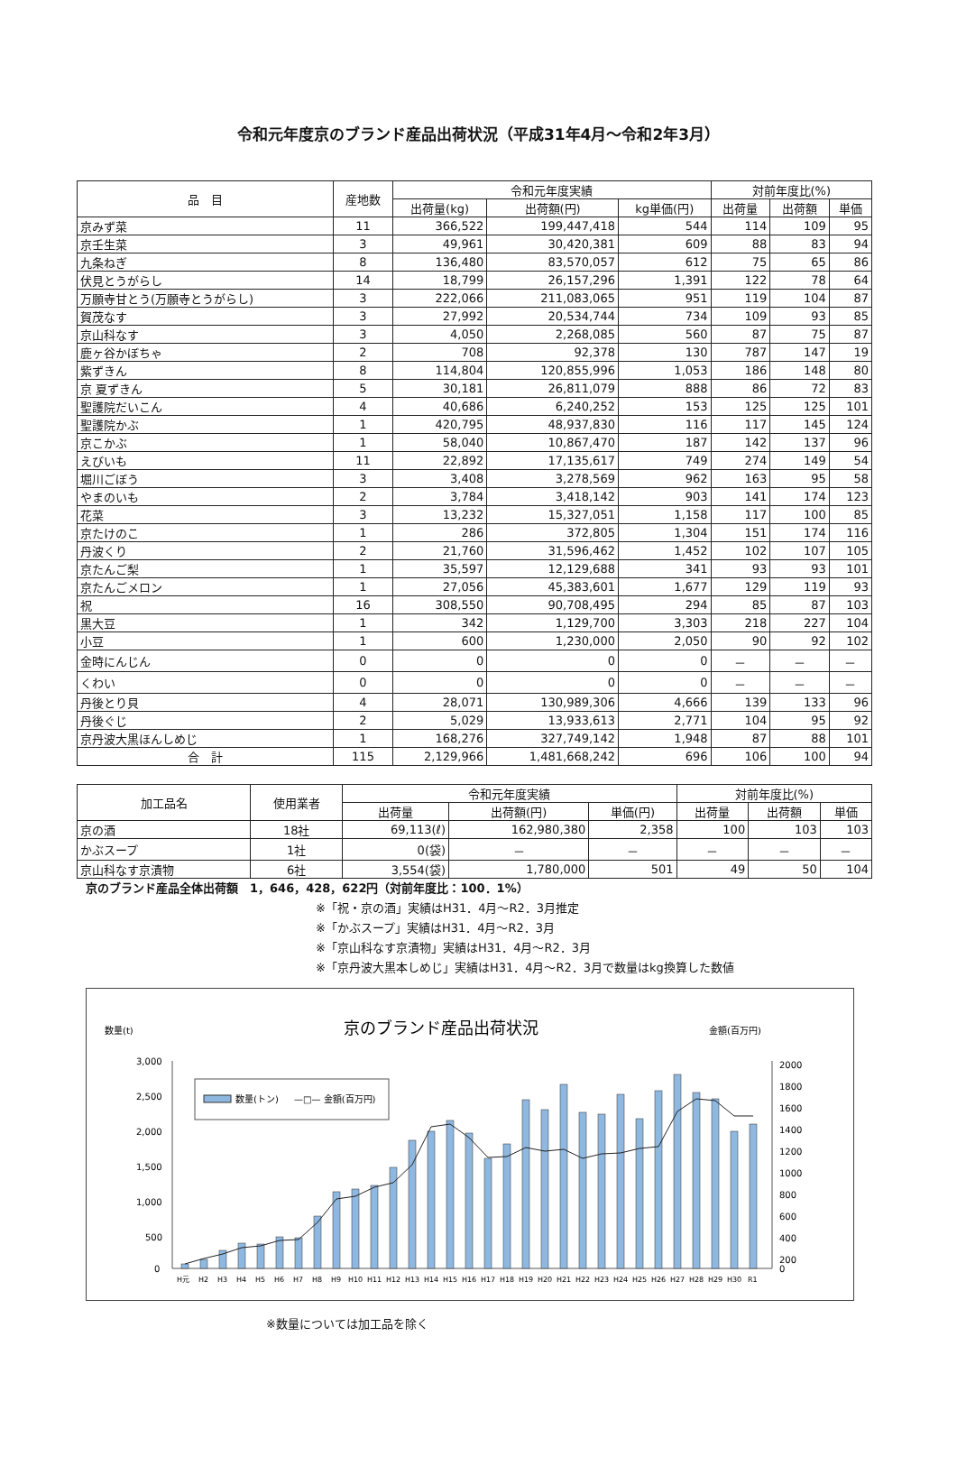令和元年度京のブランド産品出荷状況（平成31年4月～令和2年3月）
| 品 目 | 産地数 | 令和元年度実績 | | | 対前年度比(%) | | |
| --- | --- | --- | --- | --- | --- | --- | --- |
| | | 出荷量(kg) | 出荷額(円) | kg単価(円) | 出荷量 | 出荷額 | 単価 |
| 京みず菜 | 11 | 366,522 | 199,447,418 | 544 | 114 | 109 | 95 |
| 京壬生菜 | 3 | 49,961 | 30,420,381 | 609 | 88 | 83 | 94 |
| 九条ねぎ | 8 | 136,480 | 83,570,057 | 612 | 75 | 65 | 86 |
| 伏見とうがらし | 14 | 18,799 | 26,157,296 | 1,391 | 122 | 78 | 64 |
| 万願寺甘とう(万願寺とうがらし) | 3 | 222,066 | 211,083,065 | 951 | 119 | 104 | 87 |
| 賀茂なす | 3 | 27,992 | 20,534,744 | 734 | 109 | 93 | 85 |
| 京山科なす | 3 | 4,050 | 2,268,085 | 560 | 87 | 75 | 87 |
| 鹿ヶ谷かぼちゃ | 2 | 708 | 92,378 | 130 | 787 | 147 | 19 |
| 紫ずきん | 8 | 114,804 | 120,855,996 | 1,053 | 186 | 148 | 80 |
| 京 夏ずきん | 5 | 30,181 | 26,811,079 | 888 | 86 | 72 | 83 |
| 聖護院だいこん | 4 | 40,686 | 6,240,252 | 153 | 125 | 125 | 101 |
| 聖護院かぶ | 1 | 420,795 | 48,937,830 | 116 | 117 | 145 | 124 |
| 京こかぶ | 1 | 58,040 | 10,867,470 | 187 | 142 | 137 | 96 |
| えびいも | 11 | 22,892 | 17,135,617 | 749 | 274 | 149 | 54 |
| 堀川ごぼう | 3 | 3,408 | 3,278,569 | 962 | 163 | 95 | 58 |
| やまのいも | 2 | 3,784 | 3,418,142 | 903 | 141 | 174 | 123 |
| 花菜 | 3 | 13,232 | 15,327,051 | 1,158 | 117 | 100 | 85 |
| 京たけのこ | 1 | 286 | 372,805 | 1,304 | 151 | 174 | 116 |
| 丹波くり | 2 | 21,760 | 31,596,462 | 1,452 | 102 | 107 | 105 |
| 京たんご梨 | 1 | 35,597 | 12,129,688 | 341 | 93 | 93 | 101 |
| 京たんごメロン | 1 | 27,056 | 45,383,601 | 1,677 | 129 | 119 | 93 |
| 祝 | 16 | 308,550 | 90,708,495 | 294 | 85 | 87 | 103 |
| 黒大豆 | 1 | 342 | 1,129,700 | 3,303 | 218 | 227 | 104 |
| 小豆 | 1 | 600 | 1,230,000 | 2,050 | 90 | 92 | 102 |
| 金時にんじん | 0 | 0 | 0 | 0 | － | － | － |
| くわい | 0 | 0 | 0 | 0 | － | － | － |
| 丹後とり貝 | 4 | 28,071 | 130,989,306 | 4,666 | 139 | 133 | 96 |
| 丹後ぐじ | 2 | 5,029 | 13,933,613 | 2,771 | 104 | 95 | 92 |
| 京丹波大黒ほんしめじ | 1 | 168,276 | 327,749,142 | 1,948 | 87 | 88 | 101 |
| 合 計 | 115 | 2,129,966 | 1,481,668,242 | 696 | 106 | 100 | 94 |
| 加工品名 | 使用業者 | 令和元年度実績 | | | 対前年度比(%) | | |
| --- | --- | --- | --- | --- | --- | --- | --- |
| | | 出荷量 | 出荷額(円) | 単価(円) | 出荷量 | 出荷額 | 単価 |
| 京の酒 | 18社 | 69,113(ℓ) | 162,980,380 | 2,358 | 100 | 103 | 103 |
| かぶスープ | 1社 | 0(袋) | － | － | － | － | － |
| 京山科なす京漬物 | 6社 | 3,554(袋) | 1,780,000 | 501 | 49 | 50 | 104 |
京のブランド産品全体出荷額　1，646，428，622円（対前年度比：100．1%）
※「祝・京の酒」実績はH31．4月～R2．3月推定
※「かぶスープ」実績はH31．4月～R2．3月
※「京山科なす京漬物」実績はH31．4月～R2．3月
※「京丹波大黒本しめじ」実績はH31．4月～R2．3月で数量はkg換算した数値
数量(t)
京のブランド産品出荷状況
金額(百万円)
3,000
2,500
2,000
1,500
1,000
500
0
2000
1800
1600
1400
1200
1000
800
600
400
200
0
数量(トン)
—□— 金額(百万円)
H元
H2
H3
H4
H5
H6
H7
H8
H9
H10
H11
H12
H13
H14
H15
H16
H17
H18
H19
H20
H21
H22
H23
H24
H25
H26
H27
H28
H29
H30
R1
※数量については加工品を除く